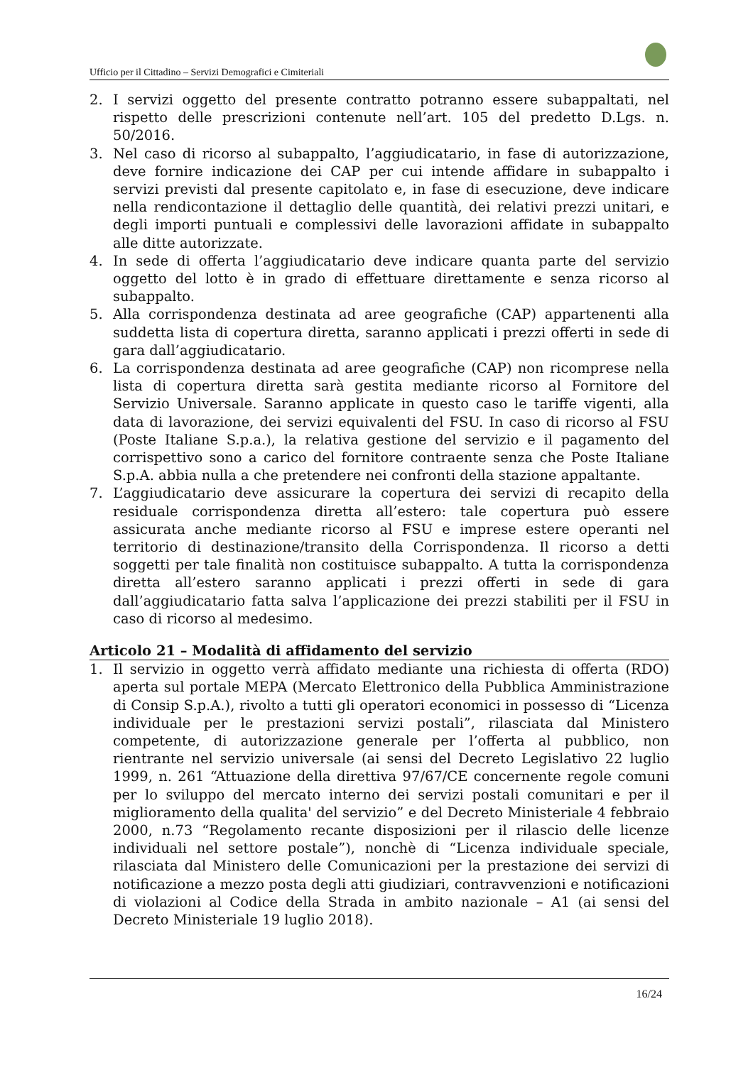Ufficio per il Cittadino – Servizi Demografici e Cimiteriali
2. I servizi oggetto del presente contratto potranno essere subappaltati, nel rispetto delle prescrizioni contenute nell’art. 105 del predetto D.Lgs. n. 50/2016.
3. Nel caso di ricorso al subappalto, l’aggiudicatario, in fase di autorizzazione, deve fornire indicazione dei CAP per cui intende affidare in subappalto i servizi previsti dal presente capitolato e, in fase di esecuzione, deve indicare nella rendicontazione il dettaglio delle quantità, dei relativi prezzi unitari, e degli importi puntuali e complessivi delle lavorazioni affidate in subappalto alle ditte autorizzate.
4. In sede di offerta l’aggiudicatario deve indicare quanta parte del servizio oggetto del lotto è in grado di effettuare direttamente e senza ricorso al subappalto.
5. Alla corrispondenza destinata ad aree geografiche (CAP) appartenenti alla suddetta lista di copertura diretta, saranno applicati i prezzi offerti in sede di gara dall’aggiudicatario.
6. La corrispondenza destinata ad aree geografiche (CAP) non ricomprese nella lista di copertura diretta sarà gestita mediante ricorso al Fornitore del Servizio Universale. Saranno applicate in questo caso le tariffe vigenti, alla data di lavorazione, dei servizi equivalenti del FSU. In caso di ricorso al FSU (Poste Italiane S.p.a.), la relativa gestione del servizio e il pagamento del corrispettivo sono a carico del fornitore contraente senza che Poste Italiane S.p.A. abbia nulla a che pretendere nei confronti della stazione appaltante.
7. L’aggiudicatario deve assicurare la copertura dei servizi di recapito della residuale corrispondenza diretta all’estero: tale copertura può essere assicurata anche mediante ricorso al FSU e imprese estere operanti nel territorio di destinazione/transito della Corrispondenza. Il ricorso a detti soggetti per tale finalità non costituisce subappalto. A tutta la corrispondenza diretta all’estero saranno applicati i prezzi offerti in sede di gara dall’aggiudicatario fatta salva l’applicazione dei prezzi stabiliti per il FSU in caso di ricorso al medesimo.
Articolo 21 – Modalità di affidamento del servizio
1. Il servizio in oggetto verrà affidato mediante una richiesta di offerta (RDO) aperta sul portale MEPA (Mercato Elettronico della Pubblica Amministrazione di Consip S.p.A.), rivolto a tutti gli operatori economici in possesso di “Licenza individuale per le prestazioni servizi postali”, rilasciata dal Ministero competente, di autorizzazione generale per l’offerta al pubblico, non rientrante nel servizio universale (ai sensi del Decreto Legislativo 22 luglio 1999, n. 261 “Attuazione della direttiva 97/67/CE concernente regole comuni per lo sviluppo del mercato interno dei servizi postali comunitari e per il miglioramento della qualita' del servizio” e del Decreto Ministeriale 4 febbraio 2000, n.73 “Regolamento recante disposizioni per il rilascio delle licenze individuali nel settore postale”), nonchè di “Licenza individuale speciale, rilasciata dal Ministero delle Comunicazioni per la prestazione dei servizi di notificazione a mezzo posta degli atti giudiziari, contravvenzioni e notificazioni di violazioni al Codice della Strada in ambito nazionale – A1 (ai sensi del Decreto Ministeriale 19 luglio 2018).
16/24